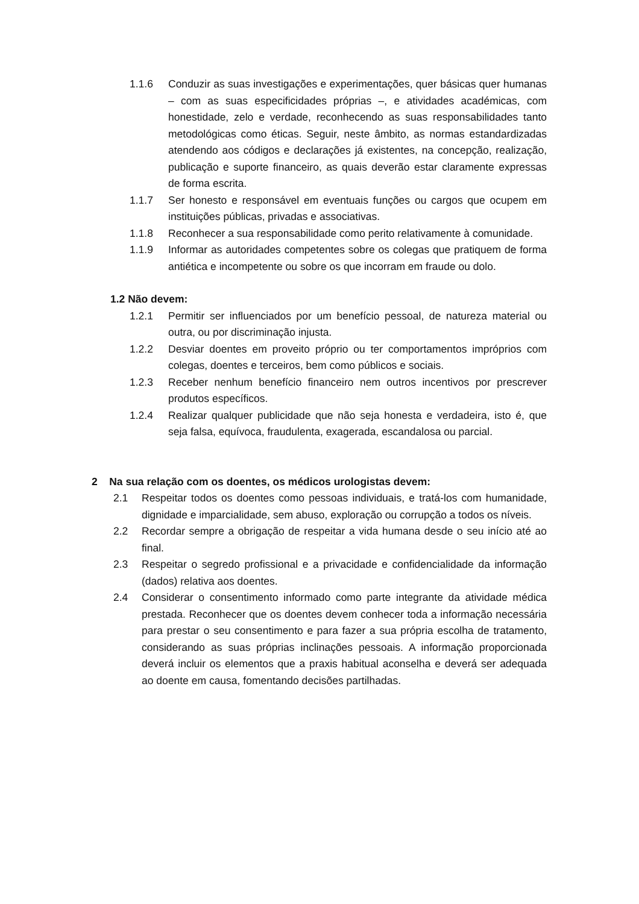1.1.6 Conduzir as suas investigações e experimentações, quer básicas quer humanas – com as suas especificidades próprias –, e atividades académicas, com honestidade, zelo e verdade, reconhecendo as suas responsabilidades tanto metodológicas como éticas. Seguir, neste âmbito, as normas estandardizadas atendendo aos códigos e declarações já existentes, na concepção, realização, publicação e suporte financeiro, as quais deverão estar claramente expressas de forma escrita.
1.1.7 Ser honesto e responsável em eventuais funções ou cargos que ocupem em instituições públicas, privadas e associativas.
1.1.8 Reconhecer a sua responsabilidade como perito relativamente à comunidade.
1.1.9 Informar as autoridades competentes sobre os colegas que pratiquem de forma antiética e incompetente ou sobre os que incorram em fraude ou dolo.
1.2 Não devem:
1.2.1 Permitir ser influenciados por um benefício pessoal, de natureza material ou outra, ou por discriminação injusta.
1.2.2 Desviar doentes em proveito próprio ou ter comportamentos impróprios com colegas, doentes e terceiros, bem como públicos e sociais.
1.2.3 Receber nenhum benefício financeiro nem outros incentivos por prescrever produtos específicos.
1.2.4 Realizar qualquer publicidade que não seja honesta e verdadeira, isto é, que seja falsa, equívoca, fraudulenta, exagerada, escandalosa ou parcial.
2 Na sua relação com os doentes, os médicos urologistas devem:
2.1 Respeitar todos os doentes como pessoas individuais, e tratá-los com humanidade, dignidade e imparcialidade, sem abuso, exploração ou corrupção a todos os níveis.
2.2 Recordar sempre a obrigação de respeitar a vida humana desde o seu início até ao final.
2.3 Respeitar o segredo profissional e a privacidade e confidencialidade da informação (dados) relativa aos doentes.
2.4 Considerar o consentimento informado como parte integrante da atividade médica prestada. Reconhecer que os doentes devem conhecer toda a informação necessária para prestar o seu consentimento e para fazer a sua própria escolha de tratamento, considerando as suas próprias inclinações pessoais. A informação proporcionada deverá incluir os elementos que a praxis habitual aconselha e deverá ser adequada ao doente em causa, fomentando decisões partilhadas.